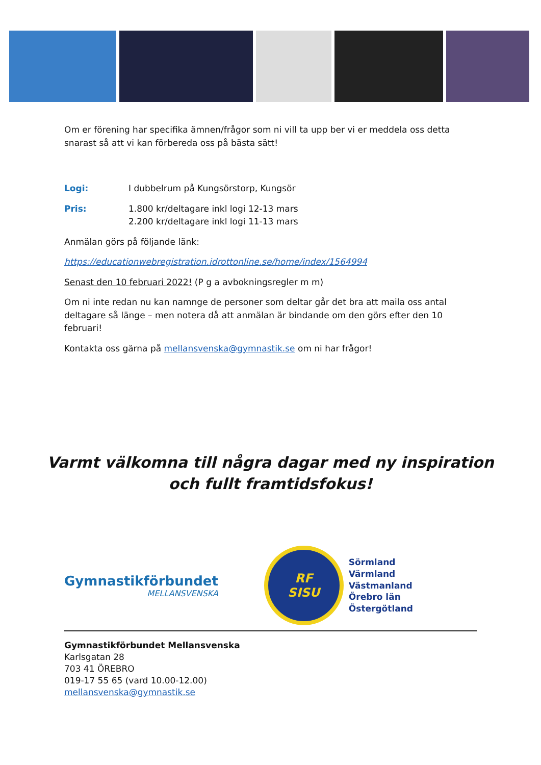Om er förening har specifika ämnen/frågor som ni vill ta upp ber vi er meddela oss detta snarast så att vi kan förbereda oss på bästa sätt!
Logi: I dubbelrum på Kungsörstorp, Kungsör
Pris: 1.800 kr/deltagare inkl logi 12-13 mars
2.200 kr/deltagare inkl logi 11-13 mars
Anmälan görs på följande länk:
https://educationwebregistration.idrottonline.se/home/index/1564994
Senast den 10 februari 2022! (P g a avbokningsregler m m)
Om ni inte redan nu kan namnge de personer som deltar går det bra att maila oss antal deltagare så länge – men notera då att anmälan är bindande om den görs efter den 10 februari!
Kontakta oss gärna på mellansvenska@gymnastik.se om ni har frågor!
Varmt välkomna till några dagar med ny inspiration
och fullt framtidsfokus!
Gymnastikförbundet
MELLANSVENSKA
RF
SISU
Sörmland
Värmland
Västmanland
Örebro län
Östergötland
Gymnastikförbundet Mellansvenska
Karlsgatan 28
703 41 ÖREBRO
019-17 55 65 (vard 10.00-12.00)
mellansvenska@gymnastik.se